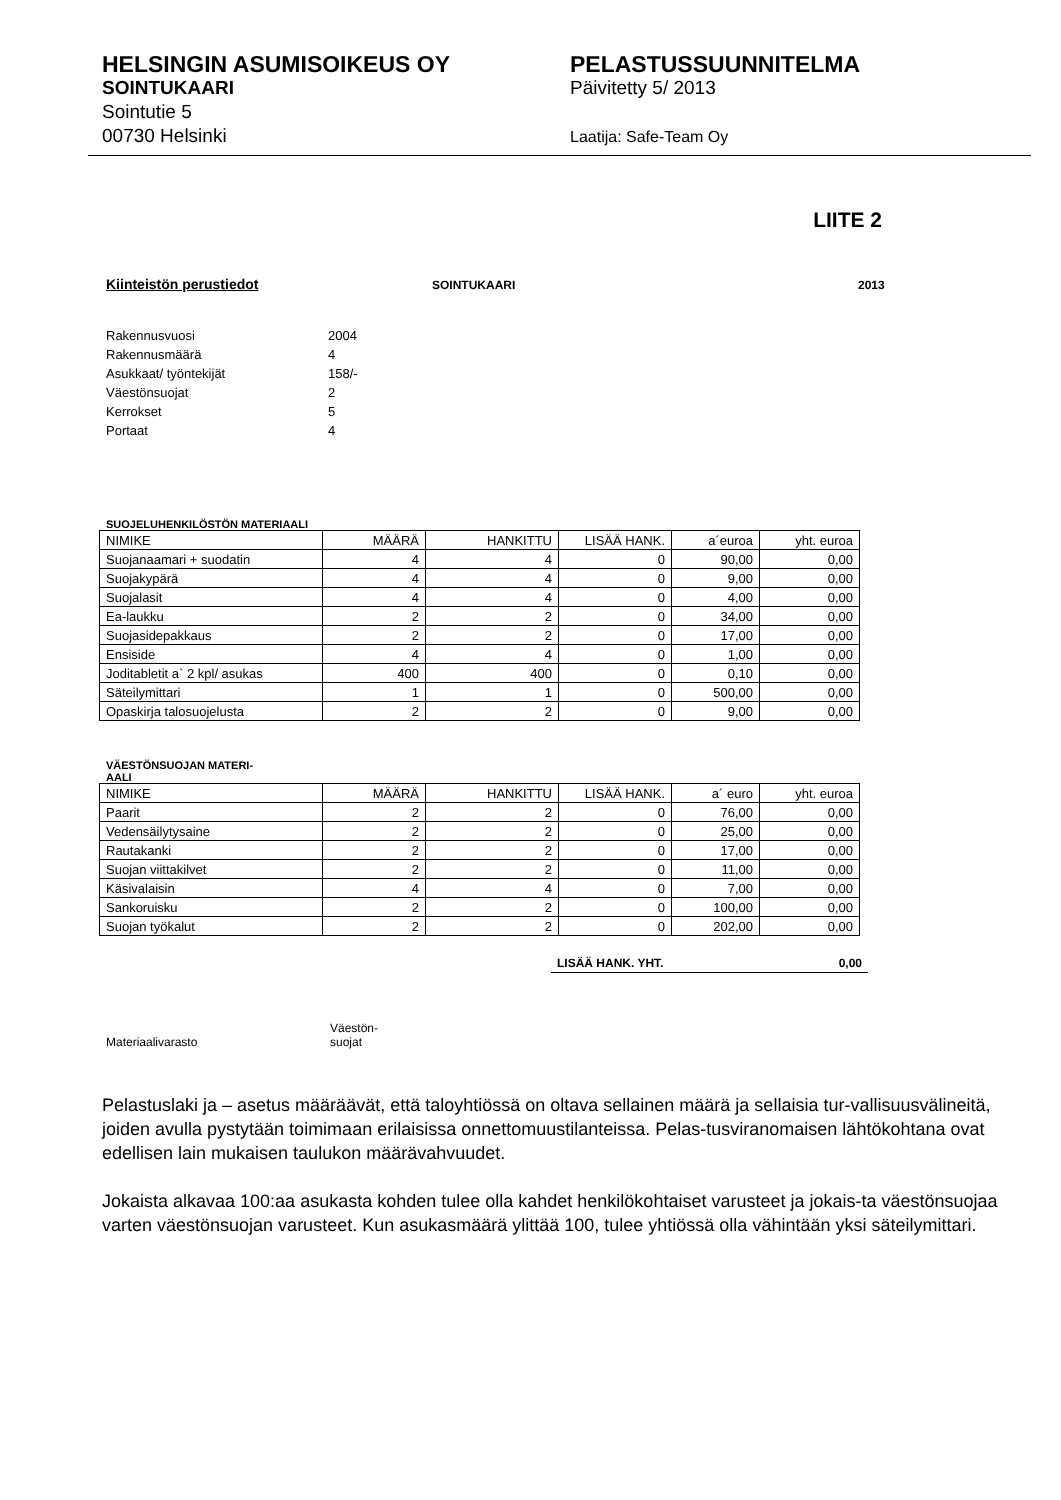HELSINGIN ASUMISOIKEUS OY
SOINTUKAARI
Sointutie 5
00730 Helsinki
PELASTUSSUUNNITELMA
Päivitetty 5/ 2013
Laatija: Safe-Team Oy
LIITE 2
Kiinteistön perustiedot SOINTUKAARI 2013
Rakennusvuosi 2004
Rakennusmäärä 4
Asukkaat/ työntekijät 158/-
Väestönsuojat 2
Kerrokset 5
Portaat 4
SUOJELUHENKILÖSTÖN MATERIAALI
| NIMIKE | MÄÄRÄ | HANKITTU | LISÄÄ HANK. | a´euroa | yht. euroa |
| --- | --- | --- | --- | --- | --- |
| Suojanaamari + suodatin | 4 | 4 | 0 | 90,00 | 0,00 |
| Suojakypärä | 4 | 4 | 0 | 9,00 | 0,00 |
| Suojalasit | 4 | 4 | 0 | 4,00 | 0,00 |
| Ea-laukku | 2 | 2 | 0 | 34,00 | 0,00 |
| Suojasidepakkaus | 2 | 2 | 0 | 17,00 | 0,00 |
| Ensiside | 4 | 4 | 0 | 1,00 | 0,00 |
| Joditabletit a` 2 kpl/ asukas | 400 | 400 | 0 | 0,10 | 0,00 |
| Säteilymittari | 1 | 1 | 0 | 500,00 | 0,00 |
| Opaskirja talosuojelusta | 2 | 2 | 0 | 9,00 | 0,00 |
VÄESTÖNSUOJAN MATERI-
AALI
| NIMIKE | MÄÄRÄ | HANKITTU | LISÄÄ HANK. | a´ euro | yht. euroa |
| --- | --- | --- | --- | --- | --- |
| Paarit | 2 | 2 | 0 | 76,00 | 0,00 |
| Vedensäilytysaine | 2 | 2 | 0 | 25,00 | 0,00 |
| Rautakanki | 2 | 2 | 0 | 17,00 | 0,00 |
| Suojan viittakilvet | 2 | 2 | 0 | 11,00 | 0,00 |
| Käsivalaisin | 4 | 4 | 0 | 7,00 | 0,00 |
| Sankoruisku | 2 | 2 | 0 | 100,00 | 0,00 |
| Suojan työkalut | 2 | 2 | 0 | 202,00 | 0,00 |
LISÄÄ HANK. YHT. 0,00
Materiaalivarasto Väestön-
suojat
Pelastuslaki ja – asetus määräävät, että taloyhtiössä on oltava sellainen määrä ja sellaisia tur-vallisuusvälineitä, joiden avulla pystytään toimimaan erilaisissa onnettomuustilanteissa. Pelas-tusviranomaisen lähtökohtana ovat edellisen lain mukaisen taulukon määrävahvuudet.
Jokaista alkavaa 100:aa asukasta kohden tulee olla kahdet henkilökohtaiset varusteet ja jokais-ta väestönsuojaa varten väestönsuojan varusteet. Kun asukasmäärä ylittää 100, tulee yhtiössä olla vähintään yksi säteilymittari.